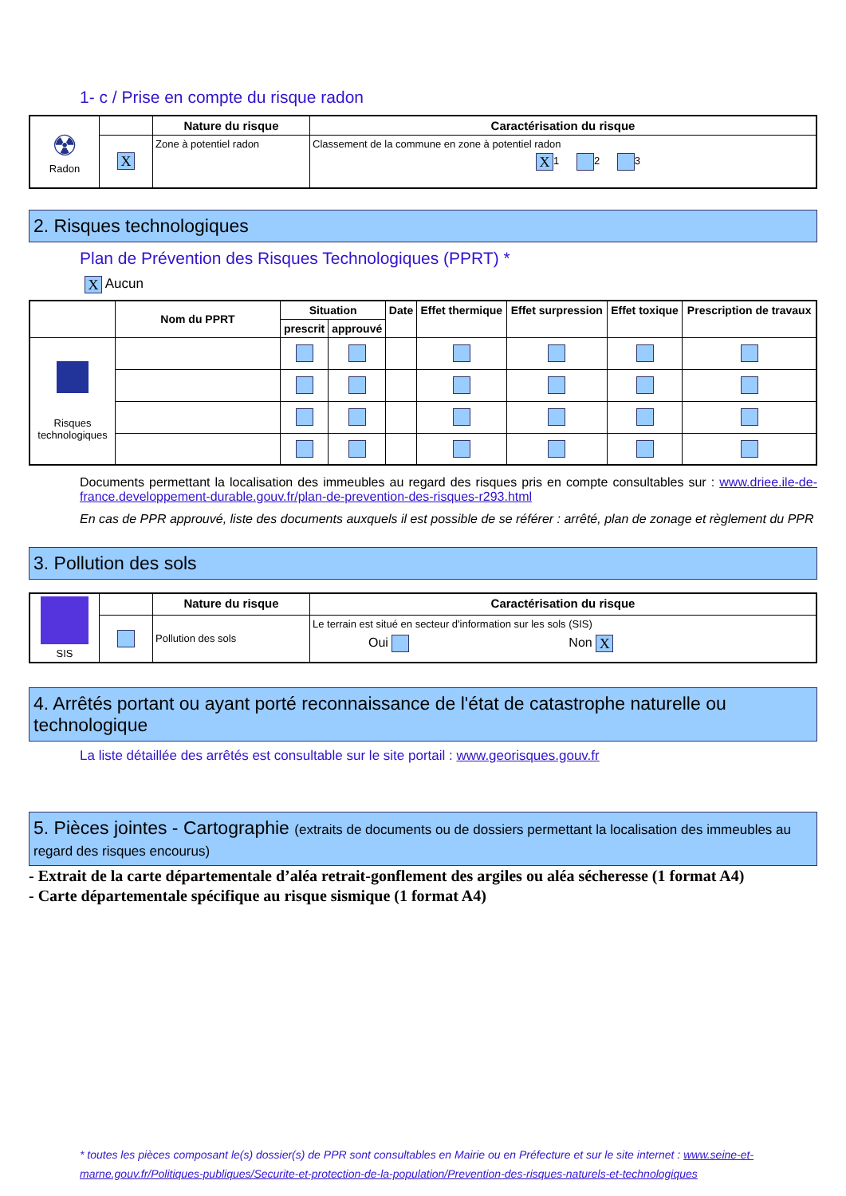1- c / Prise en compte du risque radon
| ☢ Radon | | Nature du risque | Caractérisation du risque |
| | X | Zone à potentiel radon | Classement de la commune en zone à potentiel radon X 1 2 3 |
2. Risques technologiques
Plan de Prévention des Risques Technologiques (PPRT) *
X Aucun
| | Nom du PPRT | Situation | | Date | Effet thermique | Effet surpression | Effet toxique | Prescription de travaux |
| --- | --- | --- | --- | --- | --- | --- | --- | --- |
| | | prescrit | approuvé | | | | | |
| Risques technologiques | | | | | | | | |
Documents permettant la localisation des immeubles au regard des risques pris en compte consultables sur : www.driee.ile-de-france.developpement-durable.gouv.fr/plan-de-prevention-des-risques-r293.html
En cas de PPR approuvé, liste des documents auxquels il est possible de se référer : arrêté, plan de zonage et règlement du PPR
3. Pollution des sols
| SIS | | Nature du risque | Caractérisation du risque |
| | | Pollution des sols | Le terrain est situé en secteur d'information sur les sols (SIS) Oui Non X |
4. Arrêtés portant ou ayant porté reconnaissance de l'état de catastrophe naturelle ou technologique
La liste détaillée des arrêtés est consultable sur le site portail : www.georisques.gouv.fr
5. Pièces jointes - Cartographie (extraits de documents ou de dossiers permettant la localisation des immeubles au regard des risques encourus)
- Extrait de la carte départementale d’aléa retrait-gonflement des argiles ou aléa sécheresse (1 format A4)
- Carte départementale spécifique au risque sismique (1 format A4)
* toutes les pièces composant le(s) dossier(s) de PPR sont consultables en Mairie ou en Préfecture et sur le site internet : www.seine-et-marne.gouv.fr/Politiques-publiques/Securite-et-protection-de-la-population/Prevention-des-risques-naturels-et-technologiques